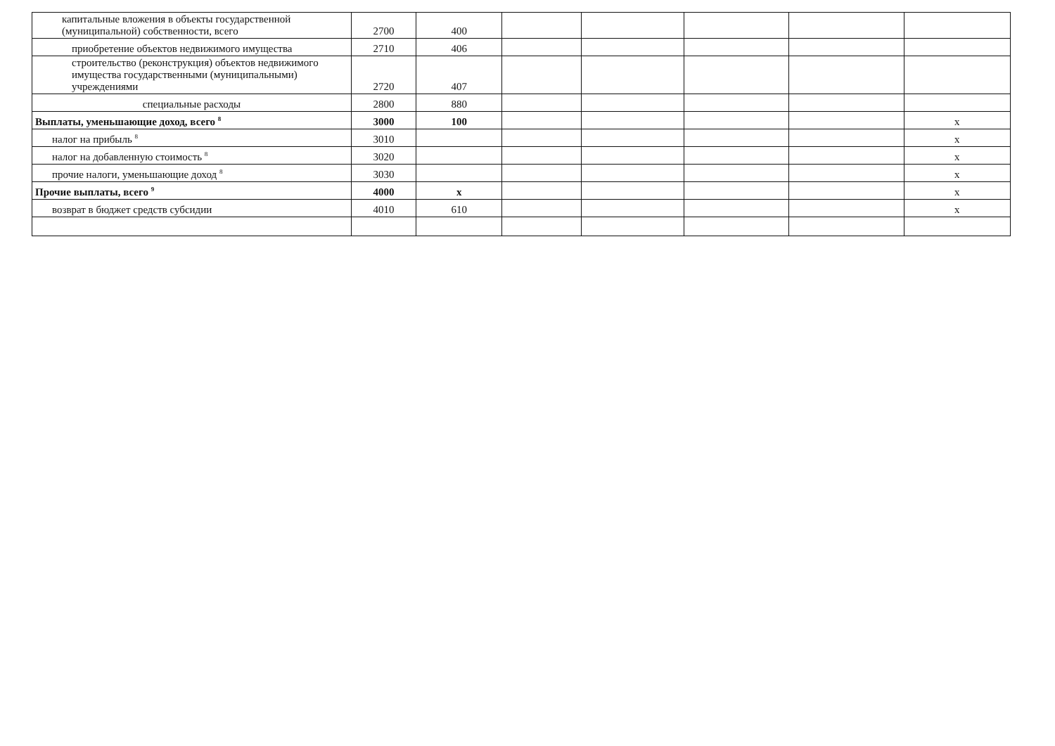| капитальные вложения в объекты государственной (муниципальной) собственности, всего | 2700 | 400 | | | | | |
| приобретение объектов недвижимого имущества | 2710 | 406 | | | | | |
| строительство (реконструкция) объектов недвижимого имущества государственными (муниципальными) учреждениями | 2720 | 407 | | | | | |
| специальные расходы | 2800 | 880 | | | | | |
| Выплаты, уменьшающие доход, всего <sup>8</sup> | 3000 | 100 | | | | | x |
| налог на прибыль <sup>8</sup> | 3010 | | | | | | x |
| налог на добавленную стоимость <sup>8</sup> | 3020 | | | | | | x |
| прочие налоги, уменьшающие доход <sup>8</sup> | 3030 | | | | | | x |
| Прочие выплаты, всего <sup>9</sup> | 4000 | x | | | | | x |
| возврат в бюджет средств субсидии | 4010 | 610 | | | | | x |